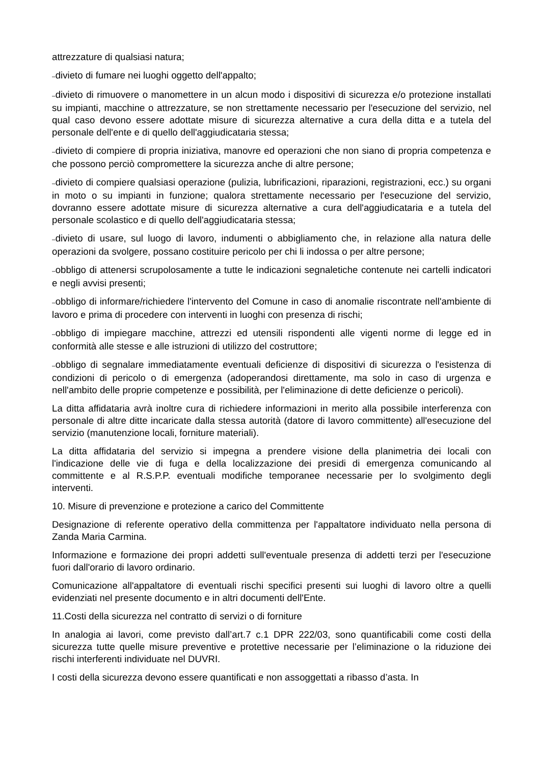attrezzature di qualsiasi natura;
–divieto di fumare nei luoghi oggetto dell'appalto;
–divieto di rimuovere o manomettere in un alcun modo i dispositivi di sicurezza e/o protezione installati su impianti, macchine o attrezzature, se non strettamente necessario per l'esecuzione del servizio, nel qual caso devono essere adottate misure di sicurezza alternative a cura della ditta e a tutela del personale dell'ente e di quello dell'aggiudicataria stessa;
–divieto di compiere di propria iniziativa, manovre ed operazioni che non siano di propria competenza e che possono perciò compromettere la sicurezza anche di altre persone;
–divieto di compiere qualsiasi operazione (pulizia, lubrificazioni, riparazioni, registrazioni, ecc.) su organi in moto o su impianti in funzione; qualora strettamente necessario per l'esecuzione del servizio, dovranno essere adottate misure di sicurezza alternative a cura dell'aggiudicataria e a tutela del personale scolastico e di quello dell'aggiudicataria stessa;
–divieto di usare, sul luogo di lavoro, indumenti o abbigliamento che, in relazione alla natura delle operazioni da svolgere, possano costituire pericolo per chi li indossa o per altre persone;
–obbligo di attenersi scrupolosamente a tutte le indicazioni segnaletiche contenute nei cartelli indicatori e negli avvisi presenti;
–obbligo di informare/richiedere l'intervento del Comune in caso di anomalie riscontrate nell'ambiente di lavoro e prima di procedere con interventi in luoghi con presenza di rischi;
–obbligo di impiegare macchine, attrezzi ed utensili rispondenti alle vigenti norme di legge ed in conformità alle stesse e alle istruzioni di utilizzo del costruttore;
–obbligo di segnalare immediatamente eventuali deficienze di dispositivi di sicurezza o l'esistenza di condizioni di pericolo o di emergenza (adoperandosi direttamente, ma solo in caso di urgenza e nell'ambito delle proprie competenze e possibilità, per l'eliminazione di dette deficienze o pericoli).
La ditta affidataria avrà inoltre cura di richiedere informazioni in merito alla possibile interferenza con personale di altre ditte incaricate dalla stessa autorità (datore di lavoro committente) all'esecuzione del servizio (manutenzione locali, forniture materiali).
La ditta affidataria del servizio si impegna a prendere visione della planimetria dei locali con l'indicazione delle vie di fuga e della localizzazione dei presidi di emergenza comunicando al committente e al R.S.P.P. eventuali modifiche temporanee necessarie per lo svolgimento degli interventi.
10. Misure di prevenzione e protezione a carico del Committente
Designazione di referente operativo della committenza per l'appaltatore individuato nella persona di Zanda Maria Carmina.
Informazione e formazione dei propri addetti sull'eventuale presenza di addetti terzi per l'esecuzione fuori dall'orario di lavoro ordinario.
Comunicazione all'appaltatore di eventuali rischi specifici presenti sui luoghi di lavoro oltre a quelli evidenziati nel presente documento e in altri documenti dell'Ente.
11.Costi della sicurezza nel contratto di servizi o di forniture
In analogia ai lavori, come previsto dall’art.7 c.1 DPR 222/03, sono quantificabili come costi della sicurezza tutte quelle misure preventive e protettive necessarie per l’eliminazione o la riduzione dei rischi interferenti individuate nel DUVRI.
I costi della sicurezza devono essere quantificati e non assoggettati a ribasso d’asta. In